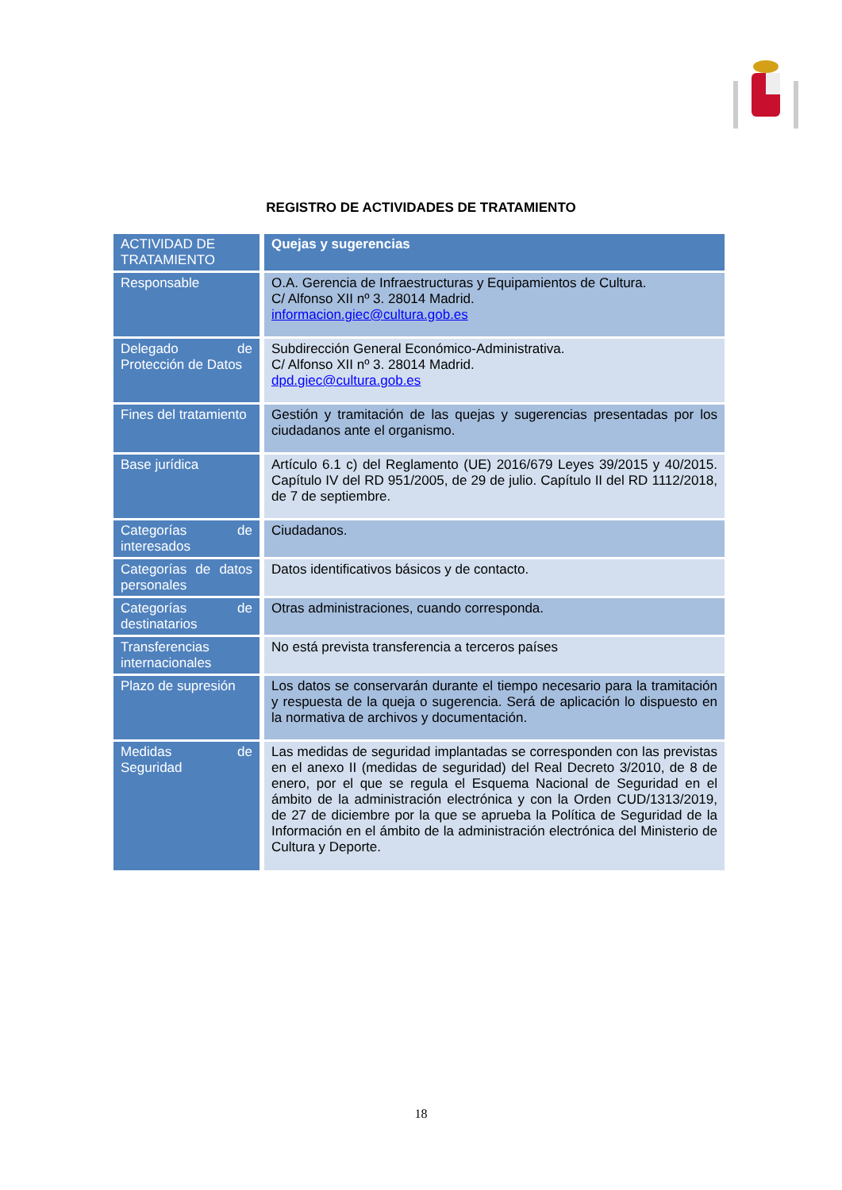REGISTRO DE ACTIVIDADES DE TRATAMIENTO
| ACTIVIDAD DE TRATAMIENTO | Quejas y sugerencias |
| --- | --- |
| Responsable | O.A. Gerencia de Infraestructuras y Equipamientos de Cultura. C/ Alfonso XII nº 3. 28014 Madrid. informacion.giec@cultura.gob.es |
| Delegado de Protección de Datos | Subdirección General Económico-Administrativa. C/ Alfonso XII nº 3. 28014 Madrid. dpd.giec@cultura.gob.es |
| Fines del tratamiento | Gestión y tramitación de las quejas y sugerencias presentadas por los ciudadanos ante el organismo. |
| Base jurídica | Artículo 6.1 c) del Reglamento (UE) 2016/679 Leyes 39/2015 y 40/2015. Capítulo IV del RD 951/2005, de 29 de julio. Capítulo II del RD 1112/2018, de 7 de septiembre. |
| Categorías de interesados | Ciudadanos. |
| Categorías de datos personales | Datos identificativos básicos y de contacto. |
| Categorías de destinatarios | Otras administraciones, cuando corresponda. |
| Transferencias internacionales | No está prevista transferencia a terceros países |
| Plazo de supresión | Los datos se conservarán durante el tiempo necesario para la tramitación y respuesta de la queja o sugerencia. Será de aplicación lo dispuesto en la normativa de archivos y documentación. |
| Medidas de Seguridad | Las medidas de seguridad implantadas se corresponden con las previstas en el anexo II (medidas de seguridad) del Real Decreto 3/2010, de 8 de enero, por el que se regula el Esquema Nacional de Seguridad en el ámbito de la administración electrónica y con la Orden CUD/1313/2019, de 27 de diciembre por la que se aprueba la Política de Seguridad de la Información en el ámbito de la administración electrónica del Ministerio de Cultura y Deporte. |
18